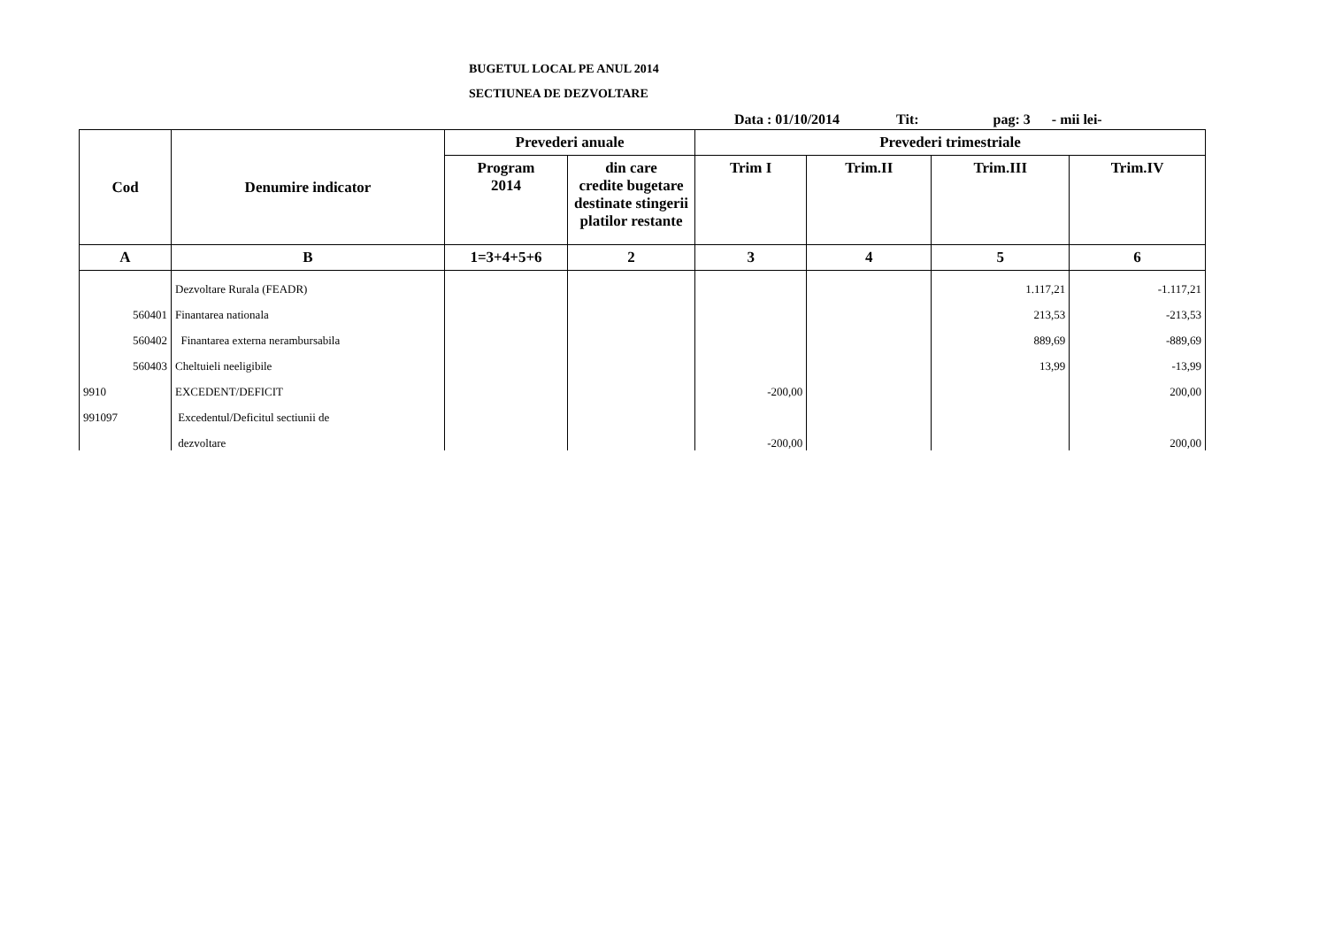BUGETUL LOCAL PE ANUL 2014
SECTIUNEA DE DEZVOLTARE
Data : 01/10/2014 Tit: pag: 3 - mii lei-
| Cod | Denumire indicator | Prevederi anuale | | Prevederi trimestriale | | | |
| --- | --- | --- | --- | --- | --- | --- | --- |
| | | Program 2014 | din care credite bugetare destinate stingerii platilor restante | Trim I | Trim.II | Trim.III | Trim.IV |
| A | B | 1=3+4+5+6 | 2 | 3 | 4 | 5 | 6 |
| | Dezvoltare Rurala (FEADR) | | | | | 1.117,21 | -1.117,21 |
| 560401 | Finantarea nationala | | | | | 213,53 | -213,53 |
| 560402 | Finantarea externa nerambursabila | | | | | 889,69 | -889,69 |
| 560403 | Cheltuieli neeligibile | | | | | 13,99 | -13,99 |
| 9910 | EXCEDENT/DEFICIT | | | -200,00 | | | 200,00 |
| 991097 | Excedentul/Deficitul sectiunii de | | | | | | |
| | dezvoltare | | | -200,00 | | | 200,00 |